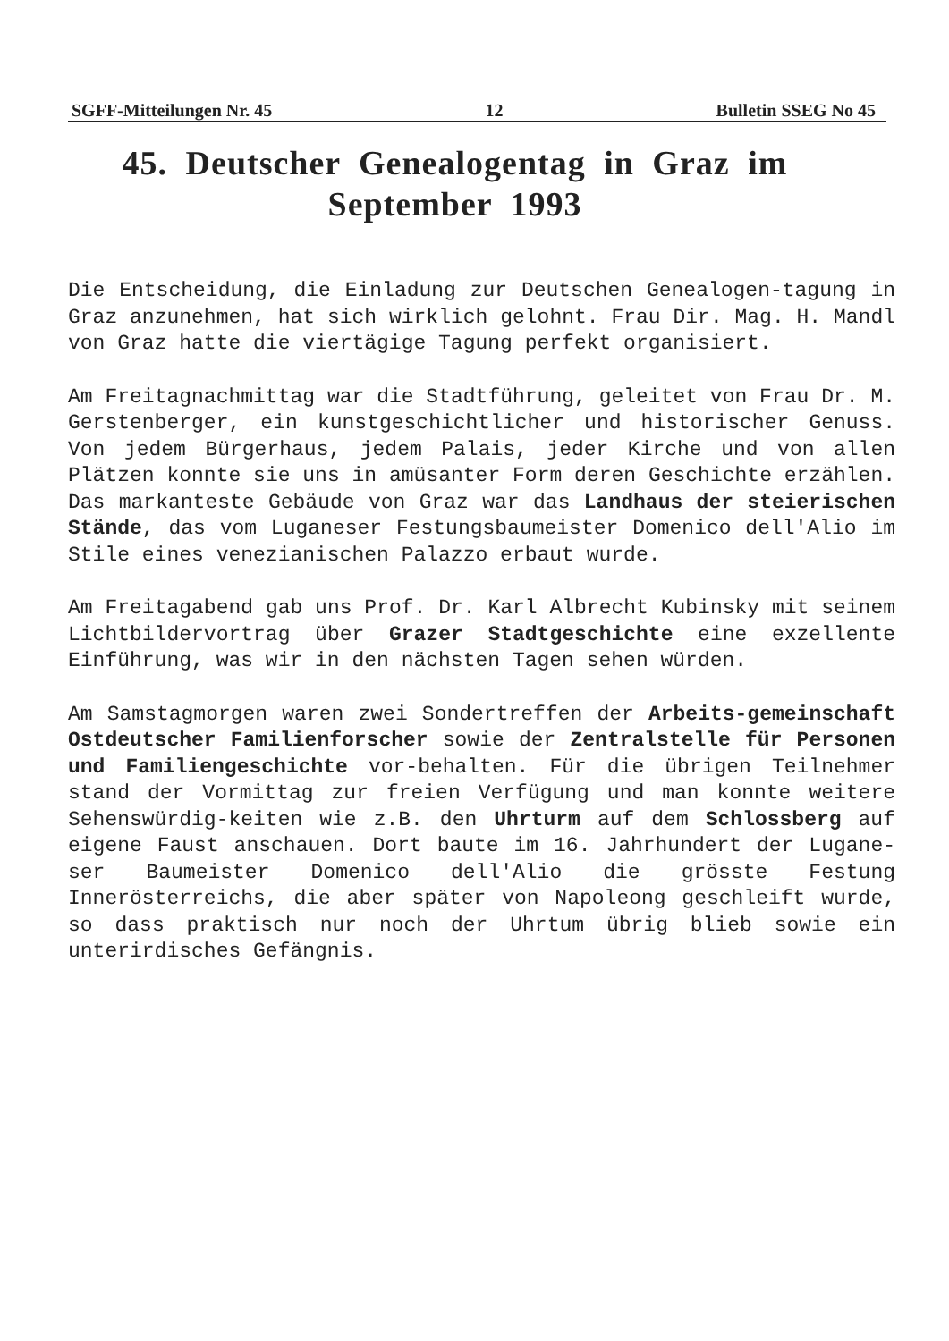SGFF-Mitteilungen Nr. 45 12 Bulletin SSEG No 45
45. Deutscher Genealogentag in Graz im
September 1993
Die Entscheidung, die Einladung zur Deutschen Genealogen-tagung in Graz anzunehmen, hat sich wirklich gelohnt. Frau Dir. Mag. H. Mandl von Graz hatte die viertägige Tagung perfekt organisiert.
Am Freitagnachmittag war die Stadtführung, geleitet von Frau Dr. M. Gerstenberger, ein kunstgeschichtlicher und historischer Genuss. Von jedem Bürgerhaus, jedem Palais, jeder Kirche und von allen Plätzen konnte sie uns in amüsanter Form deren Geschichte erzählen. Das markanteste Gebäude von Graz war das Landhaus der steierischen Stände, das vom Luganeser Festungsbaumeister Domenico dell'Alio im Stile eines venezianischen Palazzo erbaut wurde.
Am Freitagabend gab uns Prof. Dr. Karl Albrecht Kubinsky mit seinem Lichtbildervortrag über Grazer Stadtgeschichte eine exzellente Einführung, was wir in den nächsten Tagen sehen würden.
Am Samstagmorgen waren zwei Sondertreffen der Arbeits-gemeinschaft Ostdeutscher Familienforscher sowie der Zentralstelle für Personen und Familiengeschichte vor-behalten. Für die übrigen Teilnehmer stand der Vormittag zur freien Verfügung und man konnte weitere Sehenswürdig-keiten wie z.B. den Uhrturm auf dem Schlossberg auf eigene Faust anschauen. Dort baute im 16. Jahrhundert der Lugane-ser Baumeister Domenico dell'Alio die grösste Festung Innerösterreichs, die aber später von Napoleong geschleift wurde, so dass praktisch nur noch der Uhrtum übrig blieb sowie ein unterirdisches Gefängnis.